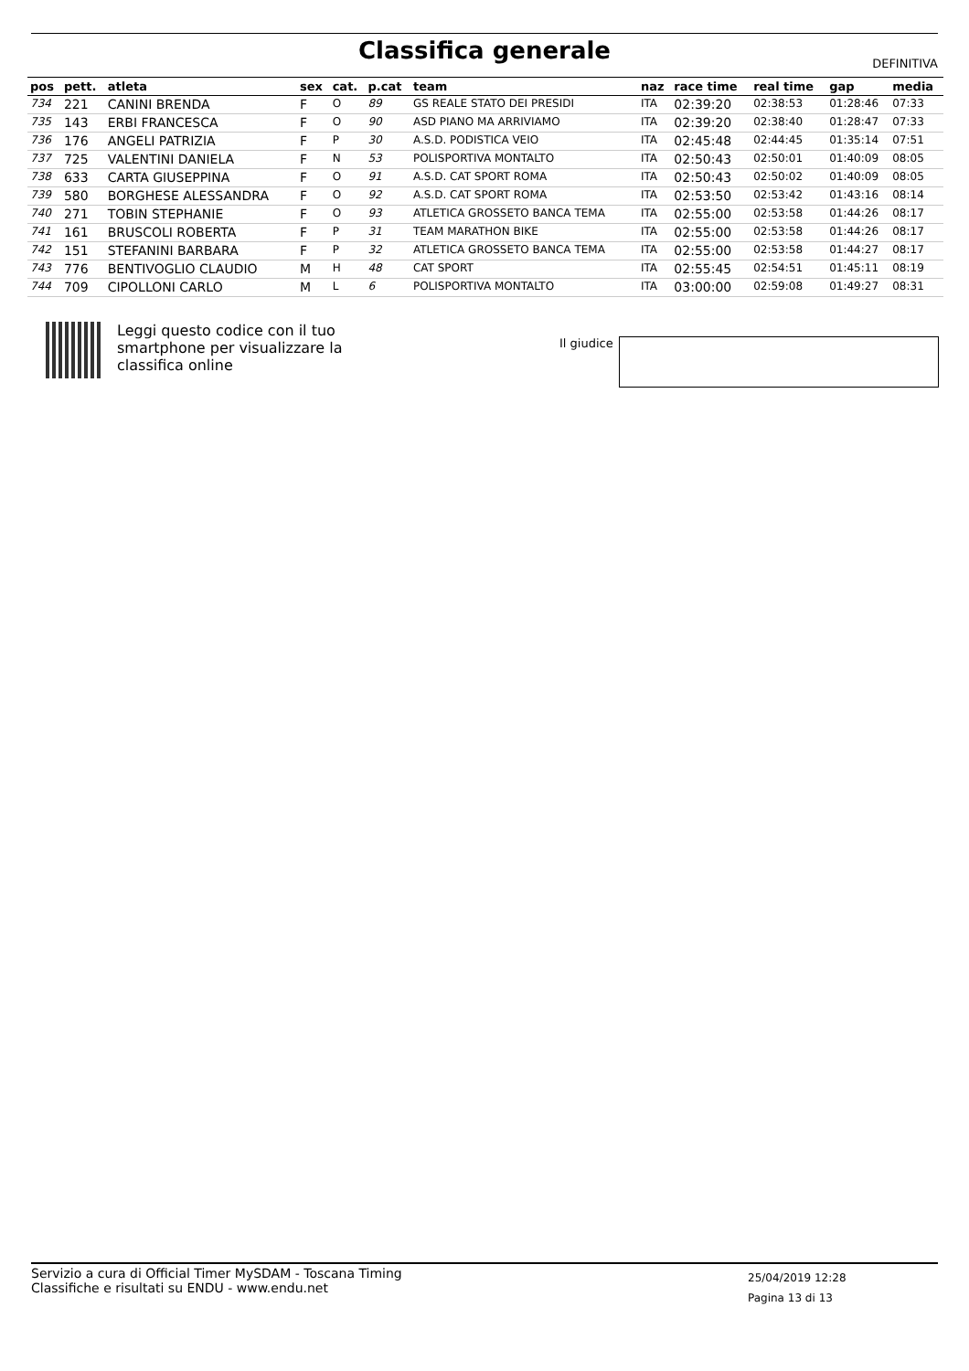Classifica generale DEFINITIVA
| pos | pett. | atleta | sex | cat. | p.cat | team | naz | race time | real time | gap | media |
| --- | --- | --- | --- | --- | --- | --- | --- | --- | --- | --- | --- |
| 734 | 221 | CANINI BRENDA | F | O | 89 | GS REALE STATO DEI PRESIDI | ITA | 02:39:20 | 02:38:53 | 01:28:46 | 07:33 |
| 735 | 143 | ERBI FRANCESCA | F | O | 90 | ASD PIANO MA ARRIVIAMO | ITA | 02:39:20 | 02:38:40 | 01:28:47 | 07:33 |
| 736 | 176 | ANGELI PATRIZIA | F | P | 30 | A.S.D. PODISTICA VEIO | ITA | 02:45:48 | 02:44:45 | 01:35:14 | 07:51 |
| 737 | 725 | VALENTINI DANIELA | F | N | 53 | POLISPORTIVA MONTALTO | ITA | 02:50:43 | 02:50:01 | 01:40:09 | 08:05 |
| 738 | 633 | CARTA GIUSEPPINA | F | O | 91 | A.S.D. CAT SPORT ROMA | ITA | 02:50:43 | 02:50:02 | 01:40:09 | 08:05 |
| 739 | 580 | BORGHESE ALESSANDRA | F | O | 92 | A.S.D. CAT SPORT ROMA | ITA | 02:53:50 | 02:53:42 | 01:43:16 | 08:14 |
| 740 | 271 | TOBIN STEPHANIE | F | O | 93 | ATLETICA GROSSETO BANCA TEMA | ITA | 02:55:00 | 02:53:58 | 01:44:26 | 08:17 |
| 741 | 161 | BRUSCOLI ROBERTA | F | P | 31 | TEAM MARATHON BIKE | ITA | 02:55:00 | 02:53:58 | 01:44:26 | 08:17 |
| 742 | 151 | STEFANINI BARBARA | F | P | 32 | ATLETICA GROSSETO BANCA TEMA | ITA | 02:55:00 | 02:53:58 | 01:44:27 | 08:17 |
| 743 | 776 | BENTIVOGLIO CLAUDIO | M | H | 48 | CAT SPORT | ITA | 02:55:45 | 02:54:51 | 01:45:11 | 08:19 |
| 744 | 709 | CIPOLLONI CARLO | M | L | 6 | POLISPORTIVA MONTALTO | ITA | 03:00:00 | 02:59:08 | 01:49:27 | 08:31 |
Leggi questo codice con il tuo
smartphone per visualizzare la
classifica online
Il giudice
Servizio a cura di Official Timer MySDAM - Toscana Timing
Classifiche e risultati su ENDU - www.endu.net
25/04/2019 12:28
Pagina 13 di 13